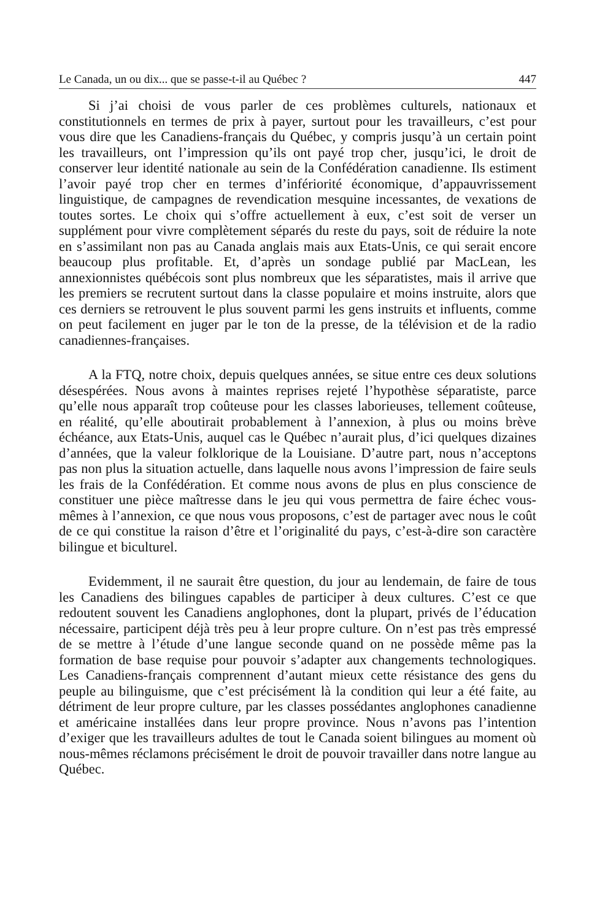Le Canada, un ou dix... que se passe-t-il au Québec ? 447
Si j’ai choisi de vous parler de ces problèmes culturels, nationaux et constitutionnels en termes de prix à payer, surtout pour les travailleurs, c’est pour vous dire que les Canadiens-français du Québec, y compris jusqu’à un certain point les travailleurs, ont l’impression qu’ils ont payé trop cher, jusqu’ici, le droit de conserver leur identité nationale au sein de la Confédération canadienne. Ils estiment l’avoir payé trop cher en termes d’infériorité économique, d’appauvrissement linguistique, de campagnes de revendication mesquine incessantes, de vexations de toutes sortes. Le choix qui s’offre actuellement à eux, c’est soit de verser un supplément pour vivre complètement séparés du reste du pays, soit de réduire la note en s’assimilant non pas au Canada anglais mais aux Etats-Unis, ce qui serait encore beaucoup plus profitable. Et, d’après un sondage publié par MacLean, les annexionnistes québécois sont plus nombreux que les séparatistes, mais il arrive que les premiers se recrutent surtout dans la classe populaire et moins instruite, alors que ces derniers se retrouvent le plus souvent parmi les gens instruits et influents, comme on peut facilement en juger par le ton de la presse, de la télévision et de la radio canadiennes-françaises.
A la FTQ, notre choix, depuis quelques années, se situe entre ces deux solutions désespérées. Nous avons à maintes reprises rejeté l’hypothèse séparatiste, parce qu’elle nous apparaît trop coûteuse pour les classes laborieuses, tellement coûteuse, en réalité, qu’elle aboutirait probablement à l’annexion, à plus ou moins brève échéance, aux Etats-Unis, auquel cas le Québec n’aurait plus, d’ici quelques dizaines d’années, que la valeur folklorique de la Louisiane. D’autre part, nous n’acceptons pas non plus la situation actuelle, dans laquelle nous avons l’impression de faire seuls les frais de la Confédération. Et comme nous avons de plus en plus conscience de constituer une pièce maîtresse dans le jeu qui vous permettra de faire échec vous-mêmes à l’annexion, ce que nous vous proposons, c’est de partager avec nous le coût de ce qui constitue la raison d’être et l’originalité du pays, c’est-à-dire son caractère bilingue et biculturel.
Evidemment, il ne saurait être question, du jour au lendemain, de faire de tous les Canadiens des bilingues capables de participer à deux cultures. C’est ce que redoutent souvent les Canadiens anglophones, dont la plupart, privés de l’éducation nécessaire, participent déjà très peu à leur propre culture. On n’est pas très empressé de se mettre à l’étude d’une langue seconde quand on ne possède même pas la formation de base requise pour pouvoir s’adapter aux changements technologiques. Les Canadiens-français comprennent d’autant mieux cette résistance des gens du peuple au bilinguisme, que c’est précisément là la condition qui leur a été faite, au détriment de leur propre culture, par les classes possédantes anglophones canadienne et américaine installées dans leur propre province. Nous n’avons pas l’intention d’exiger que les travailleurs adultes de tout le Canada soient bilingues au moment où nous-mêmes réclamons précisément le droit de pouvoir travailler dans notre langue au Québec.